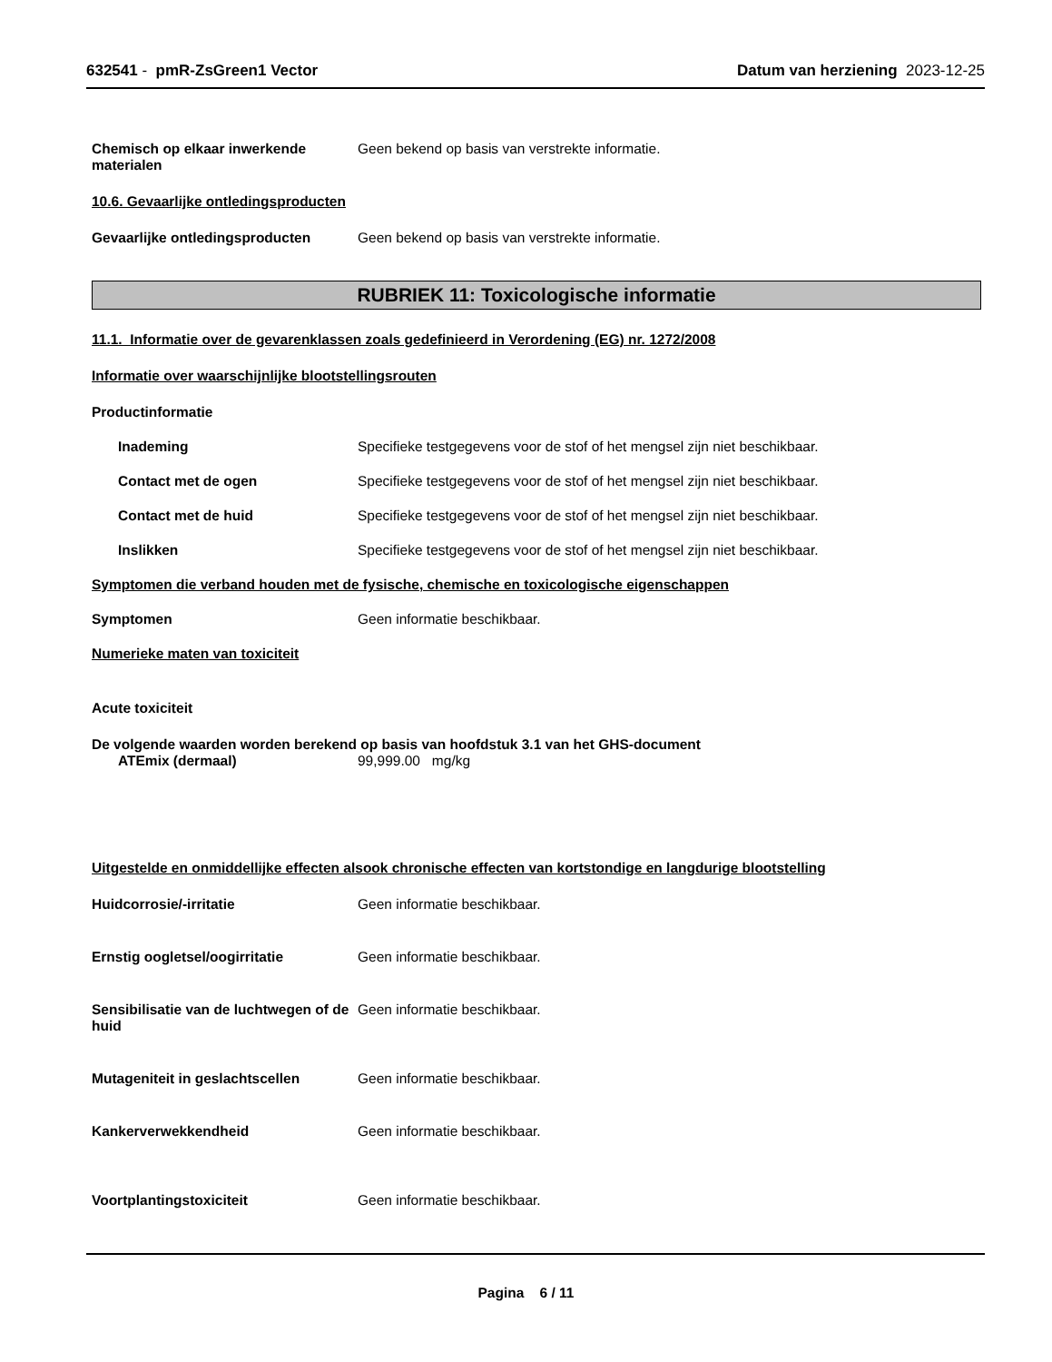632541 - pmR-ZsGreen1 Vector Datum van herziening 2023-12-25
Chemisch op elkaar inwerkende materialen
Geen bekend op basis van verstrekte informatie.
10.6. Gevaarlijke ontledingsproducten
Gevaarlijke ontledingsproducten Geen bekend op basis van verstrekte informatie.
RUBRIEK 11: Toxicologische informatie
11.1. Informatie over de gevarenklassen zoals gedefinieerd in Verordening (EG) nr. 1272/2008
Informatie over waarschijnlijke blootstellingsrouten
Productinformatie
Inademing Specifieke testgegevens voor de stof of het mengsel zijn niet beschikbaar.
Contact met de ogen Specifieke testgegevens voor de stof of het mengsel zijn niet beschikbaar.
Contact met de huid Specifieke testgegevens voor de stof of het mengsel zijn niet beschikbaar.
Inslikken Specifieke testgegevens voor de stof of het mengsel zijn niet beschikbaar.
Symptomen die verband houden met de fysische, chemische en toxicologische eigenschappen
Symptomen Geen informatie beschikbaar.
Numerieke maten van toxiciteit
Acute toxiciteit
De volgende waarden worden berekend op basis van hoofdstuk 3.1 van het GHS-document
ATEmix (dermaal) 99,999.00 mg/kg
Uitgestelde en onmiddellijke effecten alsook chronische effecten van kortstondige en langdurige blootstelling
Huidcorrosie/-irritatie Geen informatie beschikbaar.
Ernstig oogletsel/oogirritatie Geen informatie beschikbaar.
Sensibilisatie van de luchtwegen of de huid
Geen informatie beschikbaar.
Mutageniteit in geslachtscellen Geen informatie beschikbaar.
Kankerverwekkendheid Geen informatie beschikbaar.
Voortplantingstoxiciteit Geen informatie beschikbaar.
Pagina 6 / 11